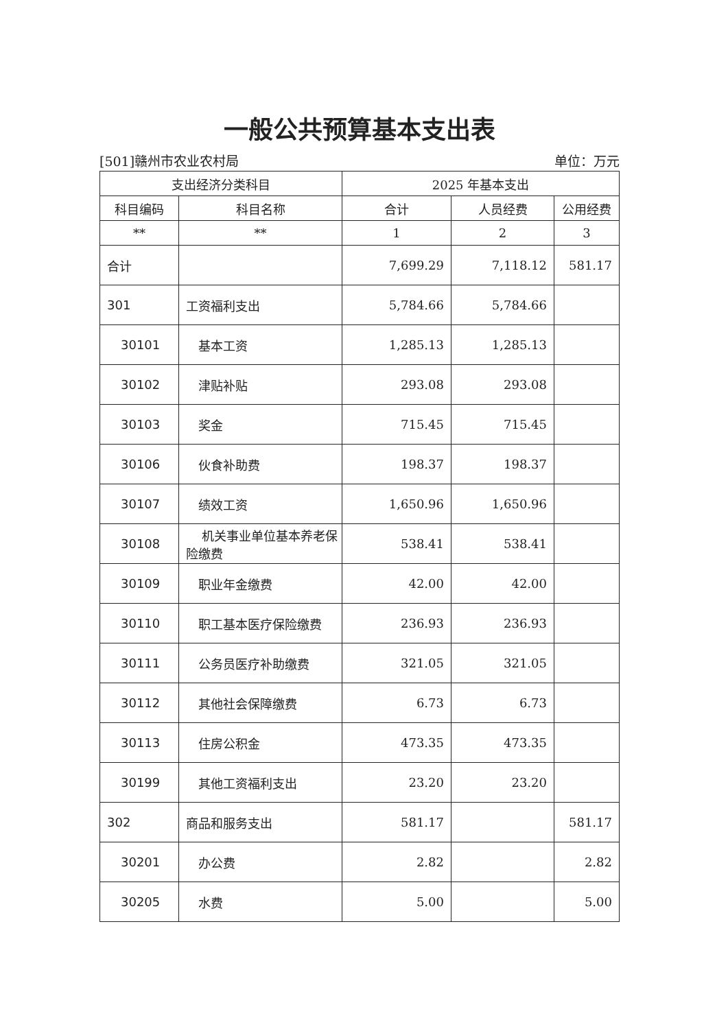一般公共预算基本支出表
[501]赣州市农业农村局 单位：万元
| 支出经济分类科目 | | 2025 年基本支出 | | |
| --- | --- | --- | --- | --- |
| 科目编码 | 科目名称 | 合计 | 人员经费 | 公用经费 |
| ** | ** | 1 | 2 | 3 |
| 合计 | | 7,699.29 | 7,118.12 | 581.17 |
| 301 | 工资福利支出 | 5,784.66 | 5,784.66 | |
| 30101 | 基本工资 | 1,285.13 | 1,285.13 | |
| 30102 | 津贴补贴 | 293.08 | 293.08 | |
| 30103 | 奖金 | 715.45 | 715.45 | |
| 30106 | 伙食补助费 | 198.37 | 198.37 | |
| 30107 | 绩效工资 | 1,650.96 | 1,650.96 | |
| 30108 | 机关事业单位基本养老保险缴费 | 538.41 | 538.41 | |
| 30109 | 职业年金缴费 | 42.00 | 42.00 | |
| 30110 | 职工基本医疗保险缴费 | 236.93 | 236.93 | |
| 30111 | 公务员医疗补助缴费 | 321.05 | 321.05 | |
| 30112 | 其他社会保障缴费 | 6.73 | 6.73 | |
| 30113 | 住房公积金 | 473.35 | 473.35 | |
| 30199 | 其他工资福利支出 | 23.20 | 23.20 | |
| 302 | 商品和服务支出 | 581.17 | | 581.17 |
| 30201 | 办公费 | 2.82 | | 2.82 |
| 30205 | 水费 | 5.00 | | 5.00 |